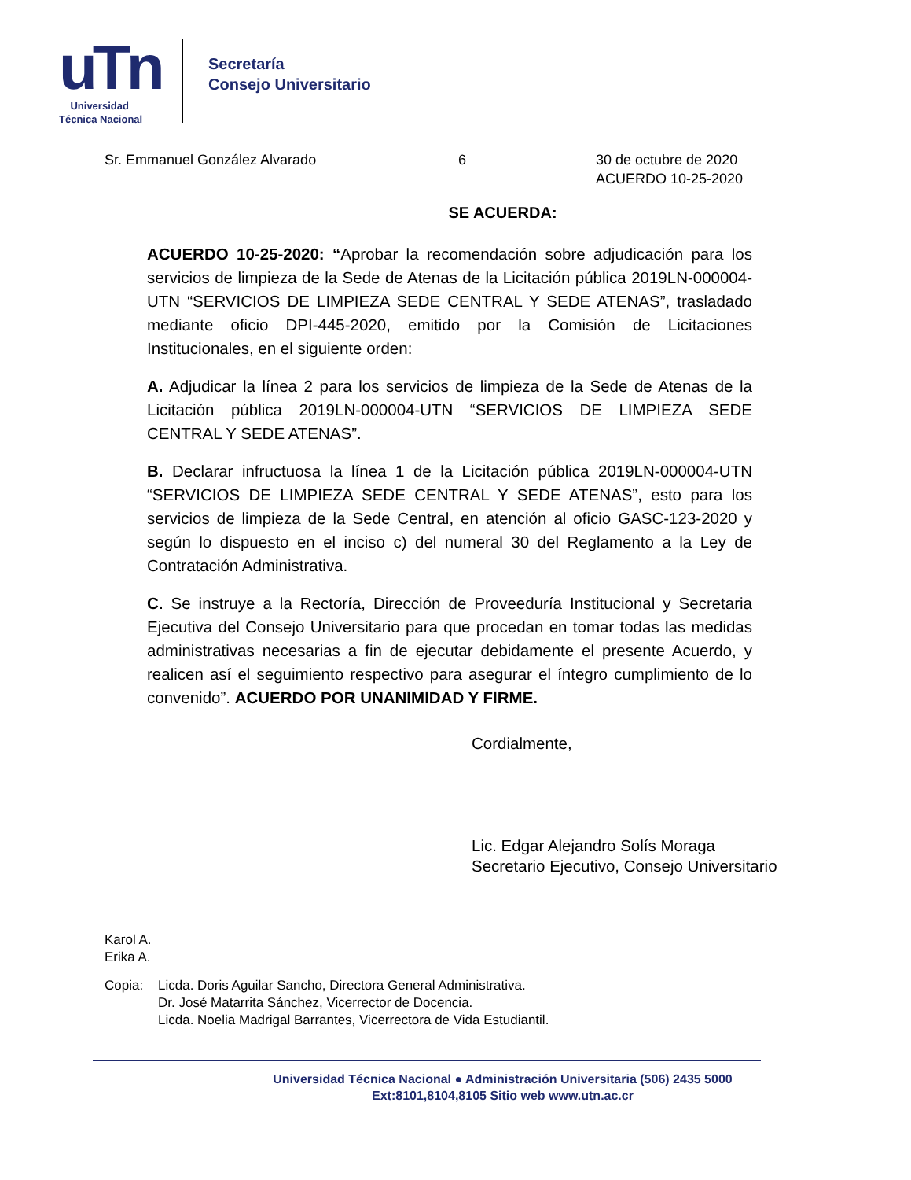uTn
Universidad
Técnica Nacional
Secretaría
Consejo Universitario
Sr. Emmanuel González Alvarado 6 30 de octubre de 2020
ACUERDO 10-25-2020
SE ACUERDA:
ACUERDO 10-25-2020: “Aprobar la recomendación sobre adjudicación para los servicios de limpieza de la Sede de Atenas de la Licitación pública 2019LN-000004-UTN “SERVICIOS DE LIMPIEZA SEDE CENTRAL Y SEDE ATENAS”, trasladado mediante oficio DPI-445-2020, emitido por la Comisión de Licitaciones Institucionales, en el siguiente orden:
A. Adjudicar la línea 2 para los servicios de limpieza de la Sede de Atenas de la Licitación pública 2019LN-000004-UTN “SERVICIOS DE LIMPIEZA SEDE CENTRAL Y SEDE ATENAS”.
B. Declarar infructuosa la línea 1 de la Licitación pública 2019LN-000004-UTN “SERVICIOS DE LIMPIEZA SEDE CENTRAL Y SEDE ATENAS”, esto para los servicios de limpieza de la Sede Central, en atención al oficio GASC-123-2020 y según lo dispuesto en el inciso c) del numeral 30 del Reglamento a la Ley de Contratación Administrativa.
C. Se instruye a la Rectoría, Dirección de Proveeduría Institucional y Secretaria Ejecutiva del Consejo Universitario para que procedan en tomar todas las medidas administrativas necesarias a fin de ejecutar debidamente el presente Acuerdo, y realicen así el seguimiento respectivo para asegurar el íntegro cumplimiento de lo convenido”. ACUERDO POR UNANIMIDAD Y FIRME.
Cordialmente,
Lic. Edgar Alejandro Solís Moraga
Secretario Ejecutivo, Consejo Universitario
Karol A.
Erika A.
Copia: Licda. Doris Aguilar Sancho, Directora General Administrativa.
Dr. José Matarrita Sánchez, Vicerrector de Docencia.
Licda. Noelia Madrigal Barrantes, Vicerrectora de Vida Estudiantil.
Universidad Técnica Nacional ● Administración Universitaria (506) 2435 5000
Ext:8101,8104,8105 Sitio web www.utn.ac.cr